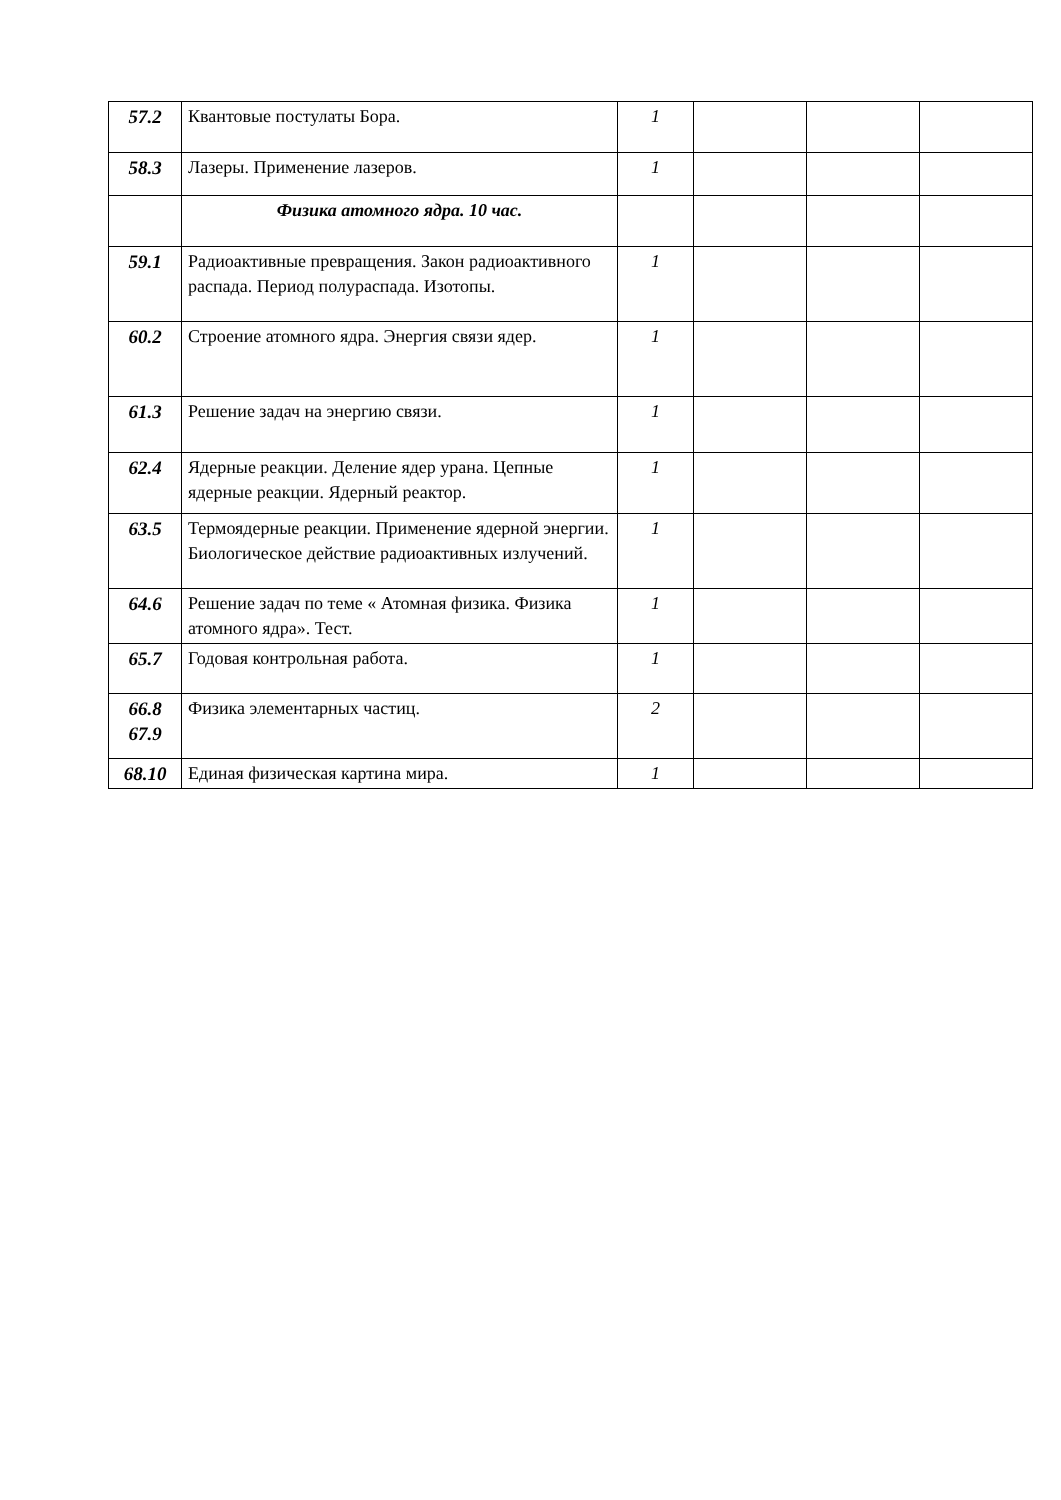| 57.2 | Квантовые постулаты Бора. | 1 | | | |
| 58.3 | Лазеры. Применение лазеров. | 1 | | | |
| | Физика атомного ядра. 10 час. | | | | |
| 59.1 | Радиоактивные превращения. Закон радиоактивного распада. Период полураспада. Изотопы. | 1 | | | |
| 60.2 | Строение атомного ядра. Энергия связи ядер. | 1 | | | |
| 61.3 | Решение задач на энергию связи. | 1 | | | |
| 62.4 | Ядерные реакции. Деление ядер урана. Цепные ядерные реакции. Ядерный реактор. | 1 | | | |
| 63.5 | Термоядерные реакции. Применение ядерной энергии. Биологическое действие радиоактивных излучений. | 1 | | | |
| 64.6 | Решение задач по теме « Атомная физика. Физика атомного ядра». Тест. | 1 | | | |
| 65.7 | Годовая контрольная работа. | 1 | | | |
| 66.8 67.9 | Физика элементарных частиц. | 2 | | | |
| 68.10 | Единая физическая картина мира. | 1 | | | |